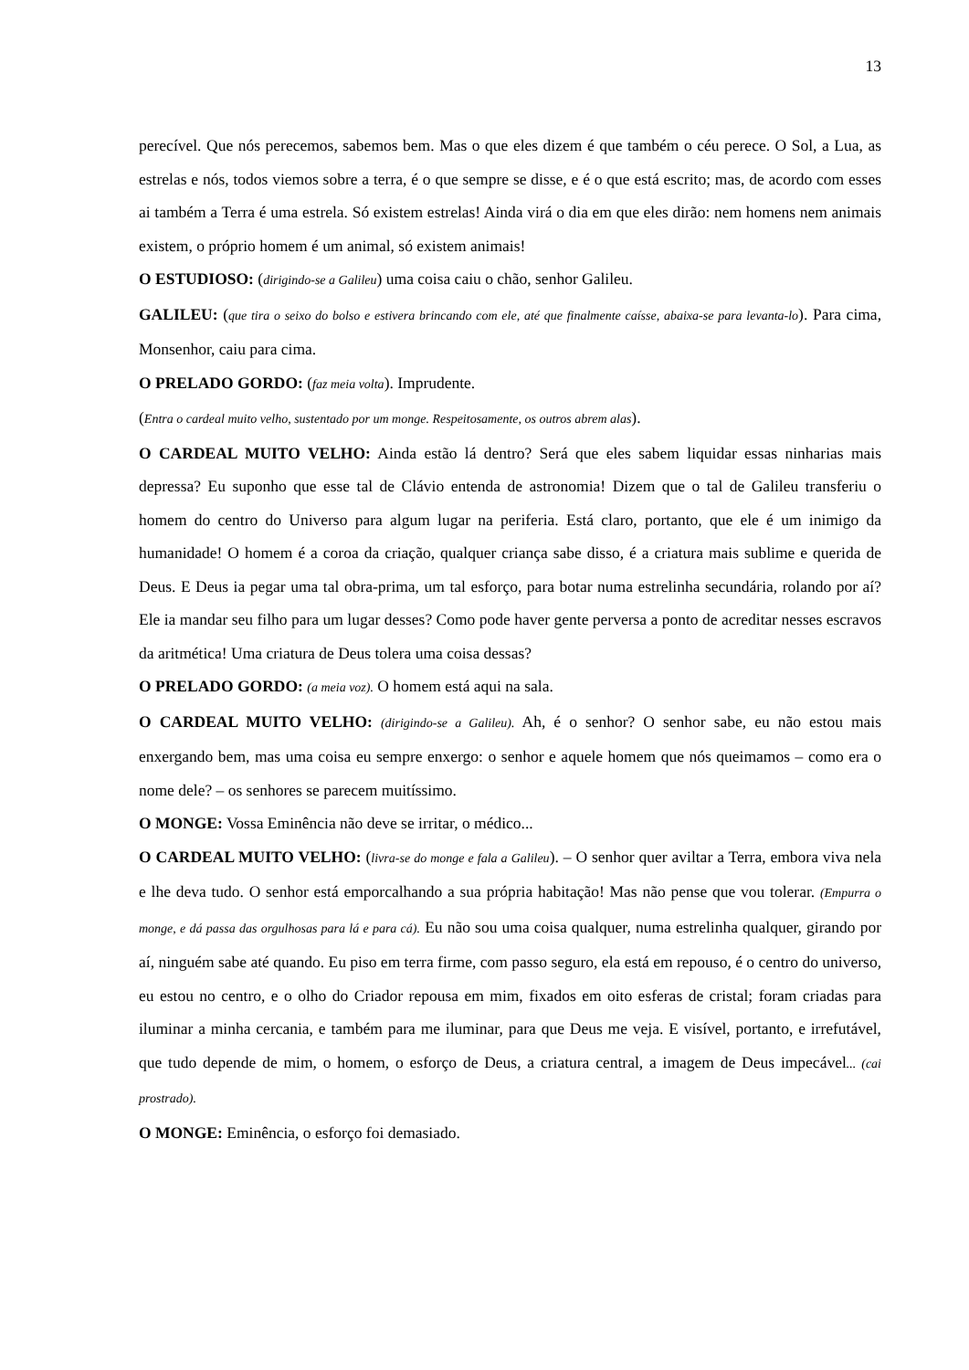13
perecível. Que nós perecemos, sabemos bem. Mas o que eles dizem é que também o céu perece. O Sol, a Lua, as estrelas e nós, todos viemos sobre a terra, é o que sempre se disse, e é o que está escrito; mas, de acordo com esses ai também a Terra é uma estrela. Só existem estrelas! Ainda virá o dia em que eles dirão: nem homens nem animais existem, o próprio homem é um animal, só existem animais!
O ESTUDIOSO: (dirigindo-se a Galileu) uma coisa caiu o chão, senhor Galileu.
GALILEU: (que tira o seixo do bolso e estivera brincando com ele, até que finalmente caísse, abaixa-se para levanta-lo). Para cima, Monsenhor, caiu para cima.
O PRELADO GORDO: (faz meia volta). Imprudente.
(Entra o cardeal muito velho, sustentado por um monge. Respeitosamente, os outros abrem alas).
O CARDEAL MUITO VELHO: Ainda estão lá dentro? Será que eles sabem liquidar essas ninharias mais depressa? Eu suponho que esse tal de Clávio entenda de astronomia! Dizem que o tal de Galileu transferiu o homem do centro do Universo para algum lugar na periferia. Está claro, portanto, que ele é um inimigo da humanidade! O homem é a coroa da criação, qualquer criança sabe disso, é a criatura mais sublime e querida de Deus. E Deus ia pegar uma tal obra-prima, um tal esforço, para botar numa estrelinha secundária, rolando por aí? Ele ia mandar seu filho para um lugar desses? Como pode haver gente perversa a ponto de acreditar nesses escravos da aritmética! Uma criatura de Deus tolera uma coisa dessas?
O PRELADO GORDO: (a meia voz). O homem está aqui na sala.
O CARDEAL MUITO VELHO: (dirigindo-se a Galileu). Ah, é o senhor? O senhor sabe, eu não estou mais enxergando bem, mas uma coisa eu sempre enxergo: o senhor e aquele homem que nós queimamos – como era o nome dele? – os senhores se parecem muitíssimo.
O MONGE: Vossa Eminência não deve se irritar, o médico...
O CARDEAL MUITO VELHO: (livra-se do monge e fala a Galileu). – O senhor quer aviltar a Terra, embora viva nela e lhe deva tudo. O senhor está emporcalhando a sua própria habitação! Mas não pense que vou tolerar. (Empurra o monge, e dá passa das orgulhosas para lá e para cá). Eu não sou uma coisa qualquer, numa estrelinha qualquer, girando por aí, ninguém sabe até quando. Eu piso em terra firme, com passo seguro, ela está em repouso, é o centro do universo, eu estou no centro, e o olho do Criador repousa em mim, fixados em oito esferas de cristal; foram criadas para iluminar a minha cercania, e também para me iluminar, para que Deus me veja. E visível, portanto, e irrefutável, que tudo depende de mim, o homem, o esforço de Deus, a criatura central, a imagem de Deus impecável... (cai prostrado).
O MONGE: Eminência, o esforço foi demasiado.